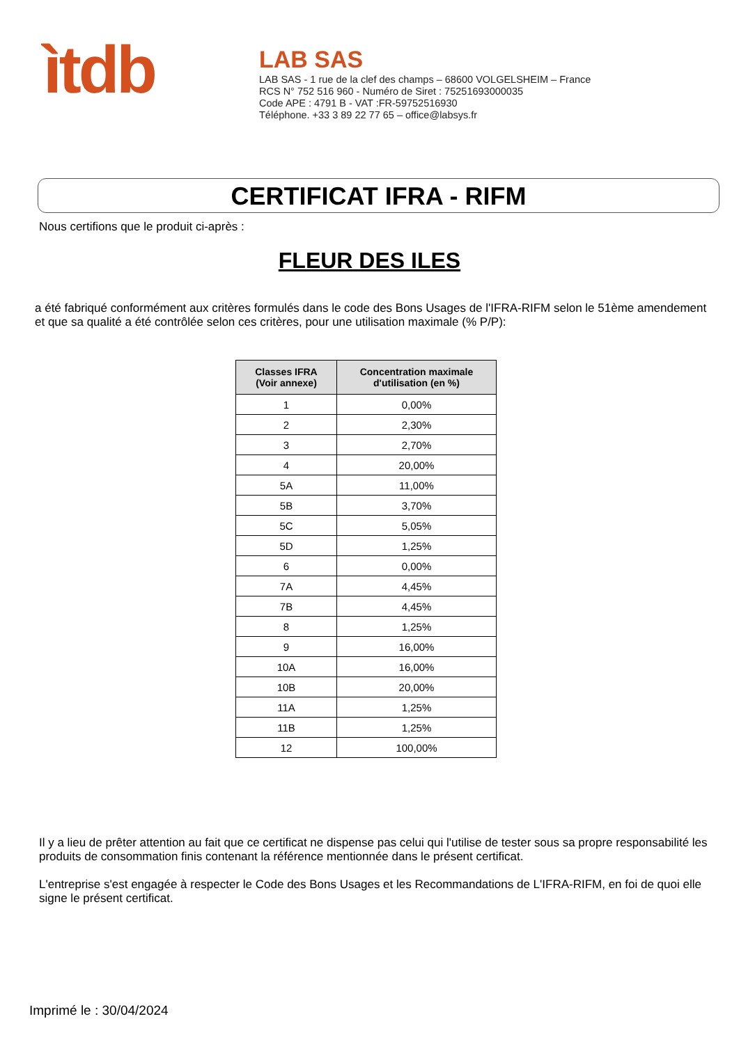ìtdb
LAB SAS
LAB SAS - 1 rue de la clef des champs – 68600 VOLGELSHEIM – France
RCS N° 752 516 960 - Numéro de Siret : 75251693000035
Code APE : 4791 B - VAT :FR-59752516930
Téléphone. +33 3 89 22 77 65 – office@labsys.fr
CERTIFICAT IFRA - RIFM
Nous certifions que le produit ci-après :
FLEUR DES ILES
a été fabriqué conformément aux critères formulés dans le code des Bons Usages de l'IFRA-RIFM selon le 51ème amendement et que sa qualité a été contrôlée selon ces critères, pour une utilisation maximale (% P/P):
| Classes IFRA (Voir annexe) | Concentration maximale d'utilisation (en %) |
| --- | --- |
| 1 | 0,00% |
| 2 | 2,30% |
| 3 | 2,70% |
| 4 | 20,00% |
| 5A | 11,00% |
| 5B | 3,70% |
| 5C | 5,05% |
| 5D | 1,25% |
| 6 | 0,00% |
| 7A | 4,45% |
| 7B | 4,45% |
| 8 | 1,25% |
| 9 | 16,00% |
| 10A | 16,00% |
| 10B | 20,00% |
| 11A | 1,25% |
| 11B | 1,25% |
| 12 | 100,00% |
Il y a lieu de prêter attention au fait que ce certificat ne dispense pas celui qui l'utilise de tester sous sa propre responsabilité les produits de consommation finis contenant la référence mentionnée dans le présent certificat.
L'entreprise s'est engagée à respecter le Code des Bons Usages et les Recommandations de L'IFRA-RIFM, en foi de quoi elle signe le présent certificat.
Imprimé le : 30/04/2024